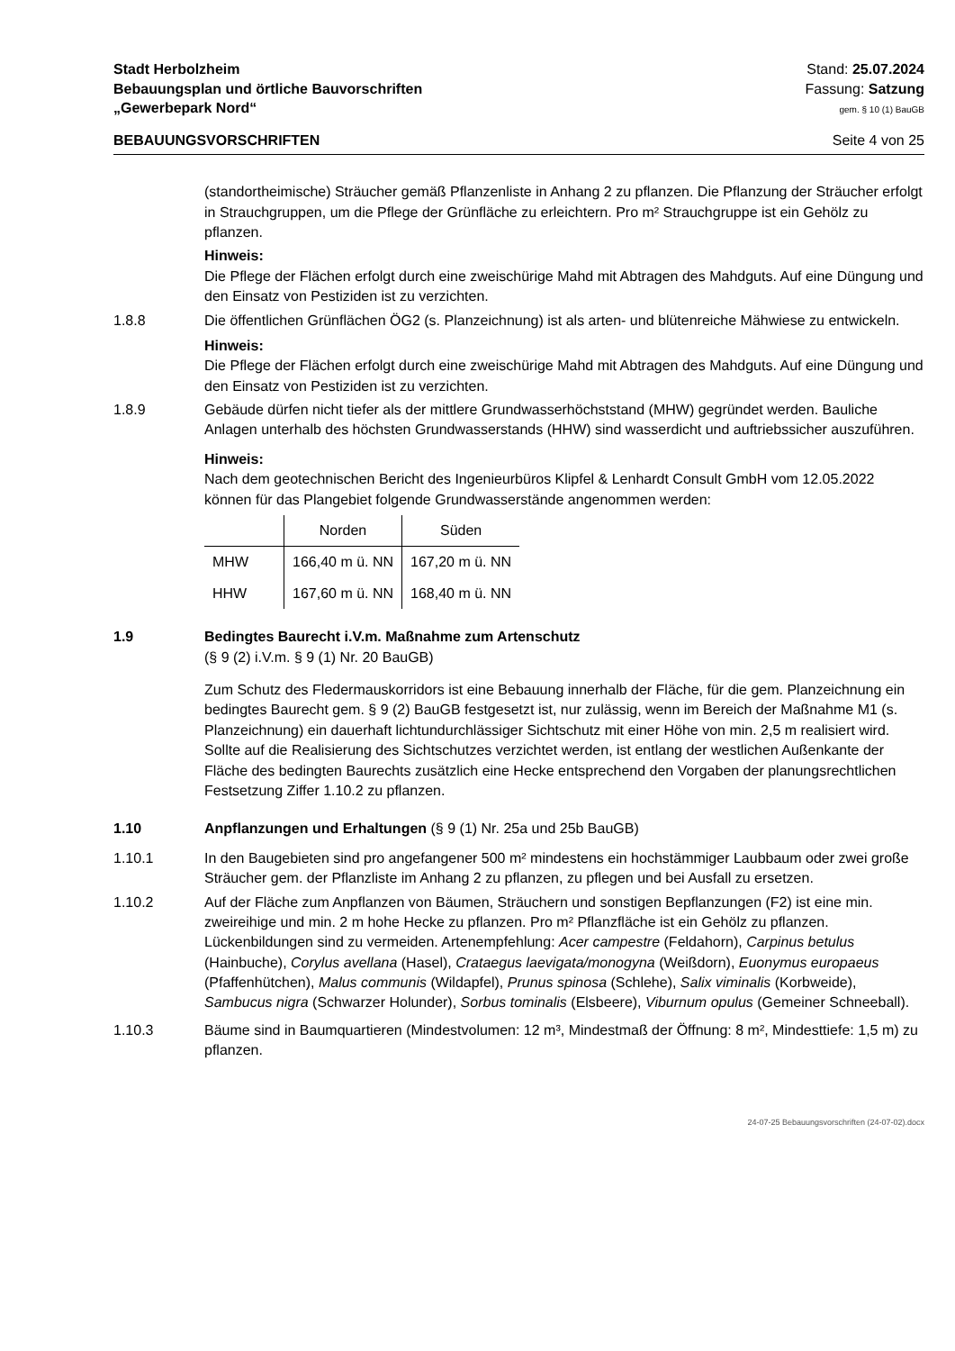Stadt Herbolzheim
Bebauungsplan und örtliche Bauvorschriften
„Gewerbepark Nord“
Stand: 25.07.2024
Fassung: Satzung
gem. § 10 (1) BauGB
BEBAUUNGSVORSCHRIFTEN Seite 4 von 25
(standortheimische) Sträucher gemäß Pflanzenliste in Anhang 2 zu pflanzen. Die Pflanzung der Sträucher erfolgt in Strauchgruppen, um die Pflege der Grünfläche zu erleichtern. Pro m² Strauchgruppe ist ein Gehölz zu pflanzen.
Hinweis:
Die Pflege der Flächen erfolgt durch eine zweischürige Mahd mit Abtragen des Mahdguts. Auf eine Düngung und den Einsatz von Pestiziden ist zu verzichten.
1.8.8 Die öffentlichen Grünflächen ÖG2 (s. Planzeichnung) ist als arten- und blütenreiche Mähwiese zu entwickeln.
Hinweis:
Die Pflege der Flächen erfolgt durch eine zweischürige Mahd mit Abtragen des Mahdguts. Auf eine Düngung und den Einsatz von Pestiziden ist zu verzichten.
1.8.9 Gebäude dürfen nicht tiefer als der mittlere Grundwasserhöchststand (MHW) gegründet werden. Bauliche Anlagen unterhalb des höchsten Grundwasserstands (HHW) sind wasserdicht und auftriebssicher auszuführen.
Hinweis:
Nach dem geotechnischen Bericht des Ingenieurbüros Klipfel & Lenhardt Consult GmbH vom 12.05.2022 können für das Plangebiet folgende Grundwasserstände angenommen werden:
| | Norden | Süden |
| --- | --- | --- |
| MHW | 166,40 m ü. NN | 167,20 m ü. NN |
| HHW | 167,60 m ü. NN | 168,40 m ü. NN |
1.9 Bedingtes Baurecht i.V.m. Maßnahme zum Artenschutz
(§ 9 (2) i.V.m. § 9 (1) Nr. 20 BauGB)
Zum Schutz des Fledermauskorridors ist eine Bebauung innerhalb der Fläche, für die gem. Planzeichnung ein bedingtes Baurecht gem. § 9 (2) BauGB festgesetzt ist, nur zulässig, wenn im Bereich der Maßnahme M1 (s. Planzeichnung) ein dauerhaft lichtundurchlässiger Sichtschutz mit einer Höhe von min. 2,5 m realisiert wird. Sollte auf die Realisierung des Sichtschutzes verzichtet werden, ist entlang der westlichen Außenkante der Fläche des bedingten Baurechts zusätzlich eine Hecke entsprechend den Vorgaben der planungsrechtlichen Festsetzung Ziffer 1.10.2 zu pflanzen.
1.10 Anpflanzungen und Erhaltungen (§ 9 (1) Nr. 25a und 25b BauGB)
1.10.1 In den Baugebieten sind pro angefangener 500 m² mindestens ein hochstämmiger Laubbaum oder zwei große Sträucher gem. der Pflanzliste im Anhang 2 zu pflanzen, zu pflegen und bei Ausfall zu ersetzen.
1.10.2 Auf der Fläche zum Anpflanzen von Bäumen, Sträuchern und sonstigen Bepflanzungen (F2) ist eine min. zweireihige und min. 2 m hohe Hecke zu pflanzen. Pro m² Pflanzfläche ist ein Gehölz zu pflanzen. Lückenbildungen sind zu vermeiden. Artenempfehlung: Acer campestre (Feldahorn), Carpinus betulus (Hainbuche), Corylus avellana (Hasel), Crataegus laevigata/monogyna (Weißdorn), Euonymus europaeus (Pfaffenhütchen), Malus communis (Wildapfel), Prunus spinosa (Schlehe), Salix viminalis (Korbweide), Sambucus nigra (Schwarzer Holunder), Sorbus tominalis (Elsbeere), Viburnum opulus (Gemeiner Schneeball).
1.10.3 Bäume sind in Baumquartieren (Mindestvolumen: 12 m³, Mindestmaß der Öffnung: 8 m², Mindesttiefe: 1,5 m) zu pflanzen.
24-07-25 Bebauungsvorschriften (24-07-02).docx